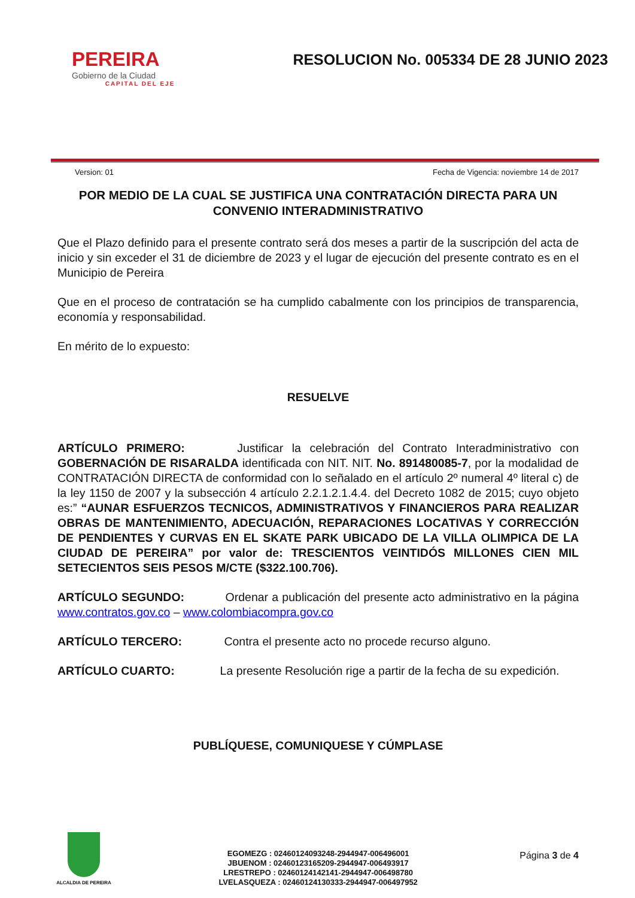PEREIRA
Gobierno de la Ciudad
CAPITAL DEL EJE
RESOLUCION No. 005334 DE 28 JUNIO 2023
Version: 01 Fecha de Vigencia: noviembre 14 de 2017
POR MEDIO DE LA CUAL SE JUSTIFICA UNA CONTRATACIÓN DIRECTA PARA UN CONVENIO INTERADMINISTRATIVO
Que el Plazo definido para el presente contrato será dos meses a partir de la suscripción del acta de inicio y sin exceder el 31 de diciembre de 2023 y el lugar de ejecución del presente contrato es en el Municipio de Pereira
Que en el proceso de contratación se ha cumplido cabalmente con los principios de transparencia, economía y responsabilidad.
En mérito de lo expuesto:
RESUELVE
ARTÍCULO PRIMERO: Justificar la celebración del Contrato Interadministrativo con GOBERNACIÓN DE RISARALDA identificada con NIT. NIT. No. 891480085-7, por la modalidad de CONTRATACIÓN DIRECTA de conformidad con lo señalado en el artículo 2º numeral 4º literal c) de la ley 1150 de 2007 y la subsección 4 artículo 2.2.1.2.1.4.4. del Decreto 1082 de 2015; cuyo objeto es:” “AUNAR ESFUERZOS TECNICOS, ADMINISTRATIVOS Y FINANCIEROS PARA REALIZAR OBRAS DE MANTENIMIENTO, ADECUACIÓN, REPARACIONES LOCATIVAS Y CORRECCIÓN DE PENDIENTES Y CURVAS EN EL SKATE PARK UBICADO DE LA VILLA OLIMPICA DE LA CIUDAD DE PEREIRA” por valor de: TRESCIENTOS VEINTIDÓS MILLONES CIEN MIL SETECIENTOS SEIS PESOS M/CTE ($322.100.706).
ARTÍCULO SEGUNDO: Ordenar a publicación del presente acto administrativo en la página www.contratos.gov.co – www.colombiacompra.gov.co
ARTÍCULO TERCERO: Contra el presente acto no procede recurso alguno.
ARTÍCULO CUARTO: La presente Resolución rige a partir de la fecha de su expedición.
PUBLÍQUESE, COMUNIQUESE Y CÚMPLASE
ALCALDIA DE PEREIRA
EGOMEZG : 02460124093248-2944947-006496001
JBUENOM : 02460123165209-2944947-006493917
LRESTREPO : 02460124142141-2944947-006498780
LVELASQUEZA : 02460124130333-2944947-006497952
Página 3 de 4